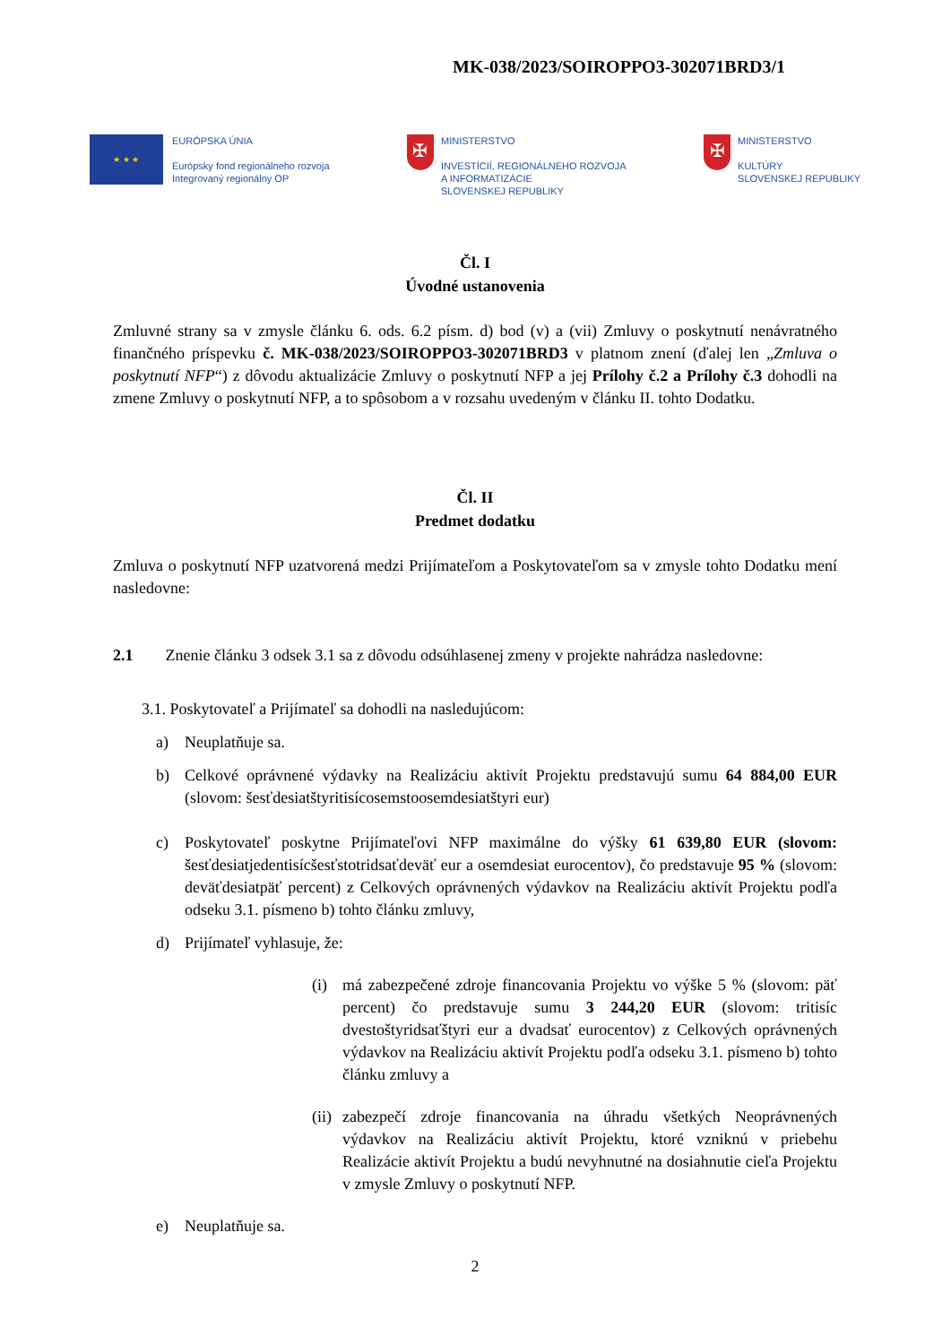MK-038/2023/SOIROPPO3-302071BRD3/1
★ ★ ★
EURÓPSKA ÚNIA
Európsky fond regionálneho rozvoja
Integrovaný regionálny OP
✠
MINISTERSTVO
INVESTÍCIÍ, REGIONÁLNEHO ROZVOJA
A INFORMATIZÁCIE
SLOVENSKEJ REPUBLIKY
✠
MINISTERSTVO
KULTÚRY
SLOVENSKEJ REPUBLIKY
Čl. I
Úvodné ustanovenia
Zmluvné strany sa v zmysle článku 6. ods. 6.2 písm. d) bod (v) a (vii) Zmluvy o poskytnutí nenávratného finančného príspevku č. MK-038/2023/SOIROPPO3-302071BRD3 v platnom znení (ďalej len „Zmluva o poskytnutí NFP“) z dôvodu aktualizácie Zmluvy o poskytnutí NFP a jej Prílohy č.2 a Prílohy č.3 dohodli na zmene Zmluvy o poskytnutí NFP, a to spôsobom a v rozsahu uvedeným v článku II. tohto Dodatku.
Čl. II
Predmet dodatku
Zmluva o poskytnutí NFP uzatvorená medzi Prijímateľom a Poskytovateľom sa v zmysle tohto Dodatku mení nasledovne:
2.1 Znenie článku 3 odsek 3.1 sa z dôvodu odsúhlasenej zmeny v projekte nahrádza nasledovne:
3.1. Poskytovateľ a Prijímateľ sa dohodli na nasledujúcom:
a) Neuplatňuje sa.
b) Celkové oprávnené výdavky na Realizáciu aktivít Projektu predstavujú sumu 64 884,00 EUR (slovom: šesťdesiatštyritisícosemstoosemdesiatštyri eur)
c) Poskytovateľ poskytne Prijímateľovi NFP maximálne do výšky 61 639,80 EUR (slovom: šesťdesiatjedentisícšesťstotridsaťdeväť eur a osemdesiat eurocentov), čo predstavuje 95 % (slovom: deväťdesiatpäť percent) z Celkových oprávnených výdavkov na Realizáciu aktivít Projektu podľa odseku 3.1. písmeno b) tohto článku zmluvy,
d) Prijímateľ vyhlasuje, že:
(i) má zabezpečené zdroje financovania Projektu vo výške 5 % (slovom: päť percent) čo predstavuje sumu 3 244,20 EUR (slovom: tritisíc dvestoštyridsaťštyri eur a dvadsať eurocentov) z Celkových oprávnených výdavkov na Realizáciu aktivít Projektu podľa odseku 3.1. písmeno b) tohto článku zmluvy a
(ii)
zabezpečí zdroje financovania na úhradu všetkých Neoprávnených výdavkov na Realizáciu aktivít Projektu, ktoré vzniknú v priebehu Realizácie aktivít Projektu a budú nevyhnutné na dosiahnutie cieľa Projektu v zmysle Zmluvy o poskytnutí NFP.
e) Neuplatňuje sa.
2